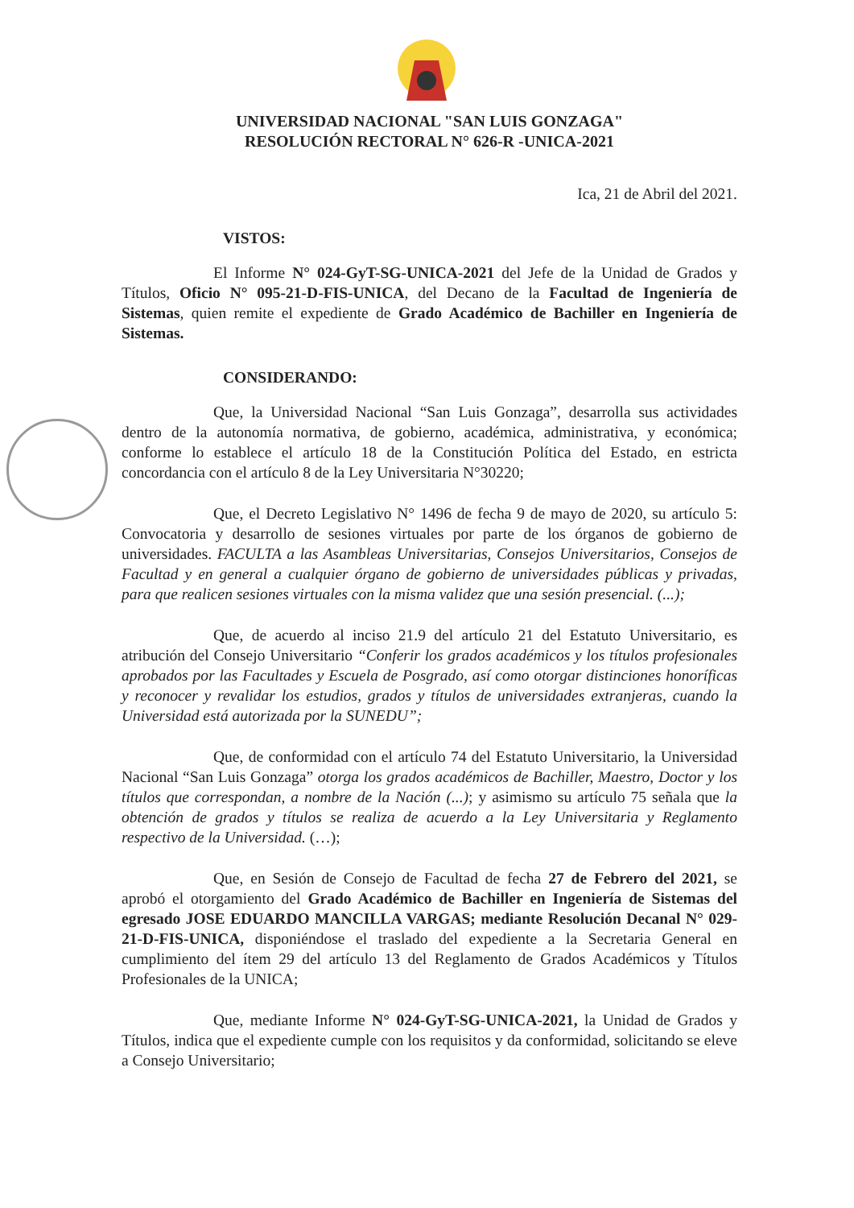UNIVERSIDAD NACIONAL "SAN LUIS GONZAGA"
RESOLUCIÓN RECTORAL N° 626-R -UNICA-2021
Ica, 21 de Abril del 2021.
VISTOS:
El Informe N° 024-GyT-SG-UNICA-2021 del Jefe de la Unidad de Grados y Títulos, Oficio N° 095-21-D-FIS-UNICA, del Decano de la Facultad de Ingeniería de Sistemas, quien remite el expediente de Grado Académico de Bachiller en Ingeniería de Sistemas.
CONSIDERANDO:
Que, la Universidad Nacional “San Luis Gonzaga”, desarrolla sus actividades dentro de la autonomía normativa, de gobierno, académica, administrativa, y económica; conforme lo establece el artículo 18 de la Constitución Política del Estado, en estricta concordancia con el artículo 8 de la Ley Universitaria N°30220;
Que, el Decreto Legislativo N° 1496 de fecha 9 de mayo de 2020, su artículo 5: Convocatoria y desarrollo de sesiones virtuales por parte de los órganos de gobierno de universidades. FACULTA a las Asambleas Universitarias, Consejos Universitarios, Consejos de Facultad y en general a cualquier órgano de gobierno de universidades públicas y privadas, para que realicen sesiones virtuales con la misma validez que una sesión presencial. (...);
Que, de acuerdo al inciso 21.9 del artículo 21 del Estatuto Universitario, es atribución del Consejo Universitario “Conferir los grados académicos y los títulos profesionales aprobados por las Facultades y Escuela de Posgrado, así como otorgar distinciones honoríficas y reconocer y revalidar los estudios, grados y títulos de universidades extranjeras, cuando la Universidad está autorizada por la SUNEDU”;
Que, de conformidad con el artículo 74 del Estatuto Universitario, la Universidad Nacional “San Luis Gonzaga” otorga los grados académicos de Bachiller, Maestro, Doctor y los títulos que correspondan, a nombre de la Nación (...); y asimismo su artículo 75 señala que la obtención de grados y títulos se realiza de acuerdo a la Ley Universitaria y Reglamento respectivo de la Universidad. (…);
Que, en Sesión de Consejo de Facultad de fecha 27 de Febrero del 2021, se aprobó el otorgamiento del Grado Académico de Bachiller en Ingeniería de Sistemas del egresado JOSE EDUARDO MANCILLA VARGAS; mediante Resolución Decanal N° 029-21-D-FIS-UNICA, disponiéndose el traslado del expediente a la Secretaria General en cumplimiento del ítem 29 del artículo 13 del Reglamento de Grados Académicos y Títulos Profesionales de la UNICA;
Que, mediante Informe N° 024-GyT-SG-UNICA-2021, la Unidad de Grados y Títulos, indica que el expediente cumple con los requisitos y da conformidad, solicitando se eleve a Consejo Universitario;